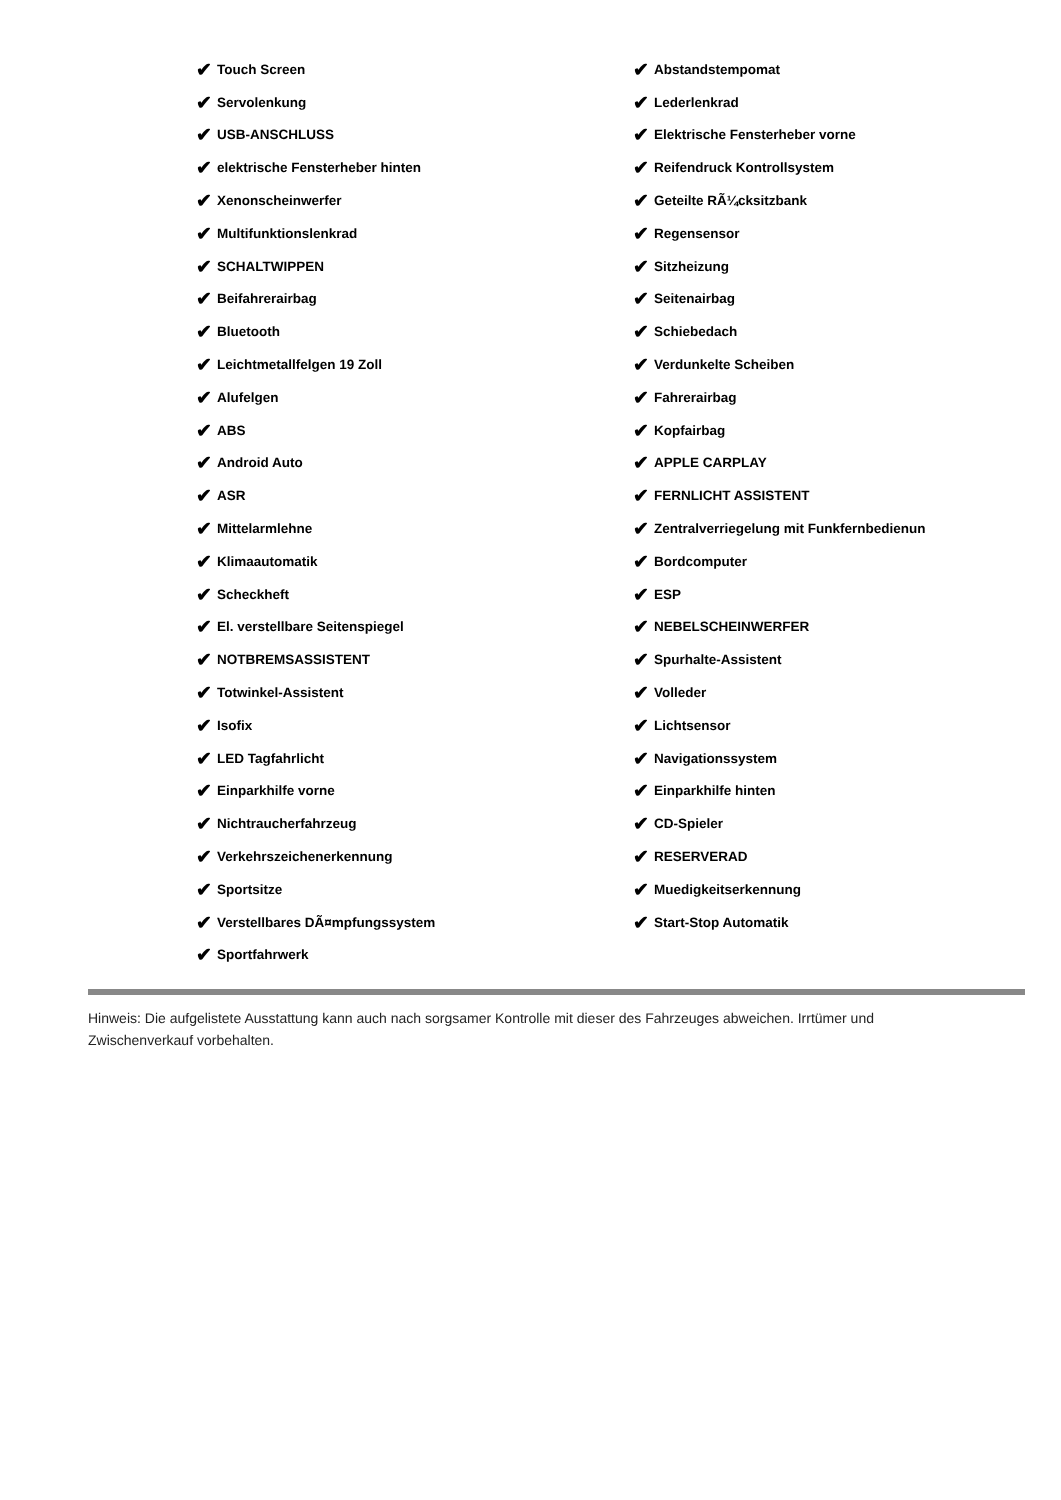✔ Touch Screen
✔ Servolenkung
✔ USB-ANSCHLUSS
✔ elektrische Fensterheber hinten
✔ Xenonscheinwerfer
✔ Multifunktionslenkrad
✔ SCHALTWIPPEN
✔ Beifahrerairbag
✔ Bluetooth
✔ Leichtmetallfelgen 19 Zoll
✔ Alufelgen
✔ ABS
✔ Android Auto
✔ ASR
✔ Mittelarmlehne
✔ Klimaautomatik
✔ Scheckheft
✔ El. verstellbare Seitenspiegel
✔ NOTBREMSASSISTENT
✔ Totwinkel-Assistent
✔ Isofix
✔ LED Tagfahrlicht
✔ Einparkhilfe vorne
✔ Nichtraucherfahrzeug
✔ Verkehrszeichenerkennung
✔ Sportsitze
✔ Verstellbares DÃ¤mpfungssystem
✔ Sportfahrwerk
✔ Abstandstempomat
✔ Lederlenkrad
✔ Elektrische Fensterheber vorne
✔ Reifendruck Kontrollsystem
✔ Geteilte RÃ¼cksitzbank
✔ Regensensor
✔ Sitzheizung
✔ Seitenairbag
✔ Schiebedach
✔ Verdunkelte Scheiben
✔ Fahrerairbag
✔ Kopfairbag
✔ APPLE CARPLAY
✔ FERNLICHT ASSISTENT
✔ Zentralverriegelung mit Funkfernbedienun
✔ Bordcomputer
✔ ESP
✔ NEBELSCHEINWERFER
✔ Spurhalte-Assistent
✔ Volleder
✔ Lichtsensor
✔ Navigationssystem
✔ Einparkhilfe hinten
✔ CD-Spieler
✔ RESERVERAD
✔ Muedigkeitserkennung
✔ Start-Stop Automatik
Hinweis: Die aufgelistete Ausstattung kann auch nach sorgsamer Kontrolle mit dieser des Fahrzeuges abweichen. Irrtümer und Zwischenverkauf vorbehalten.